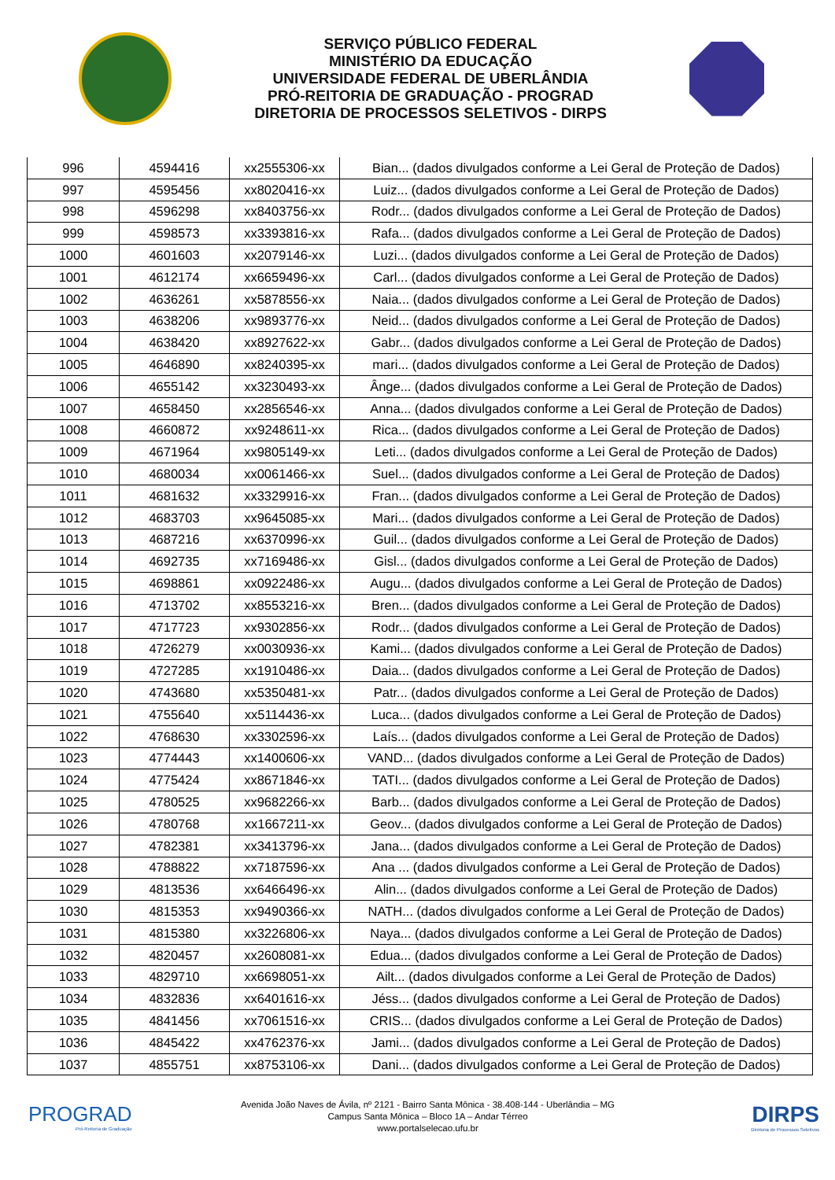SERVIÇO PÚBLICO FEDERAL
MINISTÉRIO DA EDUCAÇÃO
UNIVERSIDADE FEDERAL DE UBERLÂNDIA
PRÓ-REITORIA DE GRADUAÇÃO - PROGRAD
DIRETORIA DE PROCESSOS SELETIVOS - DIRPS
| 996 | 4594416 | xx2555306-xx | Bian... (dados divulgados conforme a Lei Geral de Proteção de Dados) |
| 997 | 4595456 | xx8020416-xx | Luiz... (dados divulgados conforme a Lei Geral de Proteção de Dados) |
| 998 | 4596298 | xx8403756-xx | Rodr... (dados divulgados conforme a Lei Geral de Proteção de Dados) |
| 999 | 4598573 | xx3393816-xx | Rafa... (dados divulgados conforme a Lei Geral de Proteção de Dados) |
| 1000 | 4601603 | xx2079146-xx | Luzi... (dados divulgados conforme a Lei Geral de Proteção de Dados) |
| 1001 | 4612174 | xx6659496-xx | Carl... (dados divulgados conforme a Lei Geral de Proteção de Dados) |
| 1002 | 4636261 | xx5878556-xx | Naia... (dados divulgados conforme a Lei Geral de Proteção de Dados) |
| 1003 | 4638206 | xx9893776-xx | Neid... (dados divulgados conforme a Lei Geral de Proteção de Dados) |
| 1004 | 4638420 | xx8927622-xx | Gabr... (dados divulgados conforme a Lei Geral de Proteção de Dados) |
| 1005 | 4646890 | xx8240395-xx | mari... (dados divulgados conforme a Lei Geral de Proteção de Dados) |
| 1006 | 4655142 | xx3230493-xx | Ânge... (dados divulgados conforme a Lei Geral de Proteção de Dados) |
| 1007 | 4658450 | xx2856546-xx | Anna... (dados divulgados conforme a Lei Geral de Proteção de Dados) |
| 1008 | 4660872 | xx9248611-xx | Rica... (dados divulgados conforme a Lei Geral de Proteção de Dados) |
| 1009 | 4671964 | xx9805149-xx | Leti... (dados divulgados conforme a Lei Geral de Proteção de Dados) |
| 1010 | 4680034 | xx0061466-xx | Suel... (dados divulgados conforme a Lei Geral de Proteção de Dados) |
| 1011 | 4681632 | xx3329916-xx | Fran... (dados divulgados conforme a Lei Geral de Proteção de Dados) |
| 1012 | 4683703 | xx9645085-xx | Mari... (dados divulgados conforme a Lei Geral de Proteção de Dados) |
| 1013 | 4687216 | xx6370996-xx | Guil... (dados divulgados conforme a Lei Geral de Proteção de Dados) |
| 1014 | 4692735 | xx7169486-xx | Gisl... (dados divulgados conforme a Lei Geral de Proteção de Dados) |
| 1015 | 4698861 | xx0922486-xx | Augu... (dados divulgados conforme a Lei Geral de Proteção de Dados) |
| 1016 | 4713702 | xx8553216-xx | Bren... (dados divulgados conforme a Lei Geral de Proteção de Dados) |
| 1017 | 4717723 | xx9302856-xx | Rodr... (dados divulgados conforme a Lei Geral de Proteção de Dados) |
| 1018 | 4726279 | xx0030936-xx | Kami... (dados divulgados conforme a Lei Geral de Proteção de Dados) |
| 1019 | 4727285 | xx1910486-xx | Daia... (dados divulgados conforme a Lei Geral de Proteção de Dados) |
| 1020 | 4743680 | xx5350481-xx | Patr... (dados divulgados conforme a Lei Geral de Proteção de Dados) |
| 1021 | 4755640 | xx5114436-xx | Luca... (dados divulgados conforme a Lei Geral de Proteção de Dados) |
| 1022 | 4768630 | xx3302596-xx | Laís... (dados divulgados conforme a Lei Geral de Proteção de Dados) |
| 1023 | 4774443 | xx1400606-xx | VAND... (dados divulgados conforme a Lei Geral de Proteção de Dados) |
| 1024 | 4775424 | xx8671846-xx | TATI... (dados divulgados conforme a Lei Geral de Proteção de Dados) |
| 1025 | 4780525 | xx9682266-xx | Barb... (dados divulgados conforme a Lei Geral de Proteção de Dados) |
| 1026 | 4780768 | xx1667211-xx | Geov... (dados divulgados conforme a Lei Geral de Proteção de Dados) |
| 1027 | 4782381 | xx3413796-xx | Jana... (dados divulgados conforme a Lei Geral de Proteção de Dados) |
| 1028 | 4788822 | xx7187596-xx | Ana ... (dados divulgados conforme a Lei Geral de Proteção de Dados) |
| 1029 | 4813536 | xx6466496-xx | Alin... (dados divulgados conforme a Lei Geral de Proteção de Dados) |
| 1030 | 4815353 | xx9490366-xx | NATH... (dados divulgados conforme a Lei Geral de Proteção de Dados) |
| 1031 | 4815380 | xx3226806-xx | Naya... (dados divulgados conforme a Lei Geral de Proteção de Dados) |
| 1032 | 4820457 | xx2608081-xx | Edua... (dados divulgados conforme a Lei Geral de Proteção de Dados) |
| 1033 | 4829710 | xx6698051-xx | Ailt... (dados divulgados conforme a Lei Geral de Proteção de Dados) |
| 1034 | 4832836 | xx6401616-xx | Jéss... (dados divulgados conforme a Lei Geral de Proteção de Dados) |
| 1035 | 4841456 | xx7061516-xx | CRIS... (dados divulgados conforme a Lei Geral de Proteção de Dados) |
| 1036 | 4845422 | xx4762376-xx | Jami... (dados divulgados conforme a Lei Geral de Proteção de Dados) |
| 1037 | 4855751 | xx8753106-xx | Dani... (dados divulgados conforme a Lei Geral de Proteção de Dados) |
PROGRAD
Pró-Reitoria de Graduação
Avenida João Naves de Ávila, nº 2121 - Bairro Santa Mônica - 38.408-144 - Uberlândia – MG
Campus Santa Mônica – Bloco 1A – Andar Térreo
www.portalselecao.ufu.br
DIRPS
Diretoria de Processos Seletivos